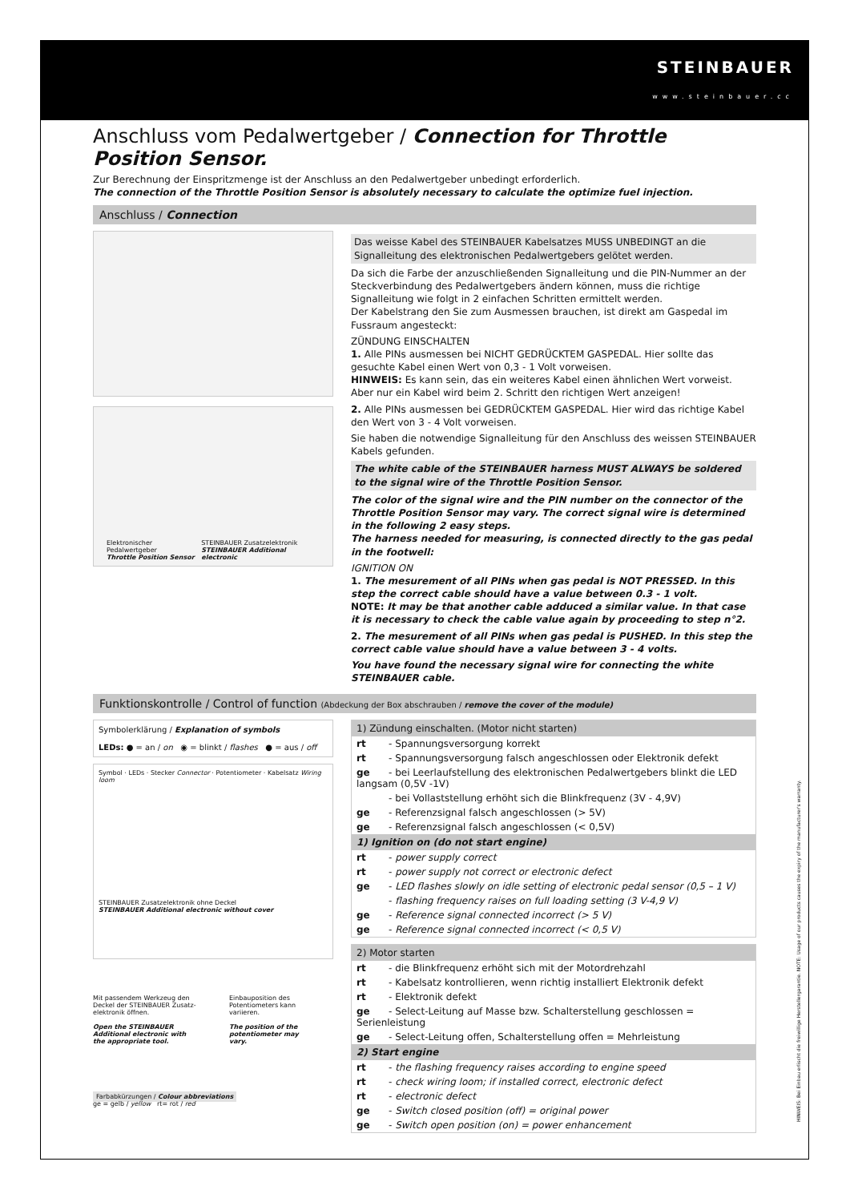STEINBAUER
www.steinbauer.cc
Anschluss vom Pedalwertgeber / Connection for Throttle Position Sensor.
Zur Berechnung der Einspritzmenge ist der Anschluss an den Pedalwertgeber unbedingt erforderlich.
The connection of the Throttle Position Sensor is absolutely necessary to calculate the optimize fuel injection.
Anschluss / Connection
Elektronischer Pedalwertgeber
Throttle Position Sensor
STEINBAUER Zusatzelektronik
STEINBAUER Additional electronic
Das weisse Kabel des STEINBAUER Kabelsatzes MUSS UNBEDINGT an die Signalleitung des elektronischen Pedalwertgebers gelötet werden.
Da sich die Farbe der anzuschließenden Signalleitung und die PIN-Nummer an der Steckverbindung des Pedalwertgebers ändern können, muss die richtige Signalleitung wie folgt in 2 einfachen Schritten ermittelt werden.
Der Kabelstrang den Sie zum Ausmessen brauchen, ist direkt am Gaspedal im Fussraum angesteckt:
ZÜNDUNG EINSCHALTEN
1. Alle PINs ausmessen bei NICHT GEDRÜCKTEM GASPEDAL. Hier sollte das gesuchte Kabel einen Wert von 0,3 - 1 Volt vorweisen.
HINWEIS: Es kann sein, das ein weiteres Kabel einen ähnlichen Wert vorweist. Aber nur ein Kabel wird beim 2. Schritt den richtigen Wert anzeigen!
2. Alle PINs ausmessen bei GEDRÜCKTEM GASPEDAL. Hier wird das richtige Kabel den Wert von 3 - 4 Volt vorweisen.
Sie haben die notwendige Signalleitung für den Anschluss des weissen STEINBAUER Kabels gefunden.
The white cable of the STEINBAUER harness MUST ALWAYS be soldered to the signal wire of the Throttle Position Sensor.
The color of the signal wire and the PIN number on the connector of the Throttle Position Sensor may vary. The correct signal wire is determined in the following 2 easy steps.
The harness needed for measuring, is connected directly to the gas pedal in the footwell:
IGNITION ON
1. The mesurement of all PINs when gas pedal is NOT PRESSED. In this step the correct cable should have a value between 0.3 - 1 volt.
NOTE: It may be that another cable adduced a similar value. In that case it is necessary to check the cable value again by proceeding to step n°2.
2. The mesurement of all PINs when gas pedal is PUSHED. In this step the correct cable value should have a value between 3 - 4 volts.
You have found the necessary signal wire for connecting the white STEINBAUER cable.
Funktionskontrolle / Control of function (Abdeckung der Box abschrauben / remove the cover of the module)
Symbolerklärung / Explanation of symbols
LEDs: ● = an / on ◉ = blinkt / flashes ● = aus / off
Symbol · LEDs · Stecker Connector · Potentiometer · Kabelsatz Wiring loom
STEINBAUER Zusatzelektronik ohne Deckel
STEINBAUER Additional electronic without cover
Mit passendem Werkzeug den Deckel der STEINBAUER Zusatz-elektronik öffnen.
Open the STEINBAUER Additional electronic with the appropriate tool.
Einbauposition des Potentiometers kann variieren.
The position of the potentiometer may vary.
Farbabkürzungen / Colour abbreviations
ge = gelb / yellow rt= rot / red
1) Zündung einschalten. (Motor nicht starten)
rt - Spannungsversorgung korrekt
rt - Spannungsversorgung falsch angeschlossen oder Elektronik defekt
ge - bei Leerlaufstellung des elektronischen Pedalwertgebers blinkt die LED langsam (0,5V -1V)
- bei Vollaststellung erhöht sich die Blinkfrequenz (3V - 4,9V)
ge - Referenzsignal falsch angeschlossen (> 5V)
ge - Referenzsignal falsch angeschlossen (< 0,5V)
1) Ignition on (do not start engine)
rt - power supply correct
rt - power supply not correct or electronic defect
ge - LED flashes slowly on idle setting of electronic pedal sensor (0,5 – 1 V)
- flashing frequency raises on full loading setting (3 V-4,9 V)
ge - Reference signal connected incorrect (> 5 V)
ge - Reference signal connected incorrect (< 0,5 V)
2) Motor starten
rt - die Blinkfrequenz erhöht sich mit der Motordrehzahl
rt - Kabelsatz kontrollieren, wenn richtig installiert Elektronik defekt
rt - Elektronik defekt
ge - Select-Leitung auf Masse bzw. Schalterstellung geschlossen = Serienleistung
ge - Select-Leitung offen, Schalterstellung offen = Mehrleistung
2) Start engine
rt - the flashing frequency raises according to engine speed
rt - check wiring loom; if installed correct, electronic defect
rt - electronic defect
ge - Switch closed position (off) = original power
ge - Switch open position (on) = power enhancement
HINWEIS: Bei Einbau erlischt die freiwillige Herstellergarantie. NOTE: Usage of our products causes the expiry of the manufacturer's warranty.